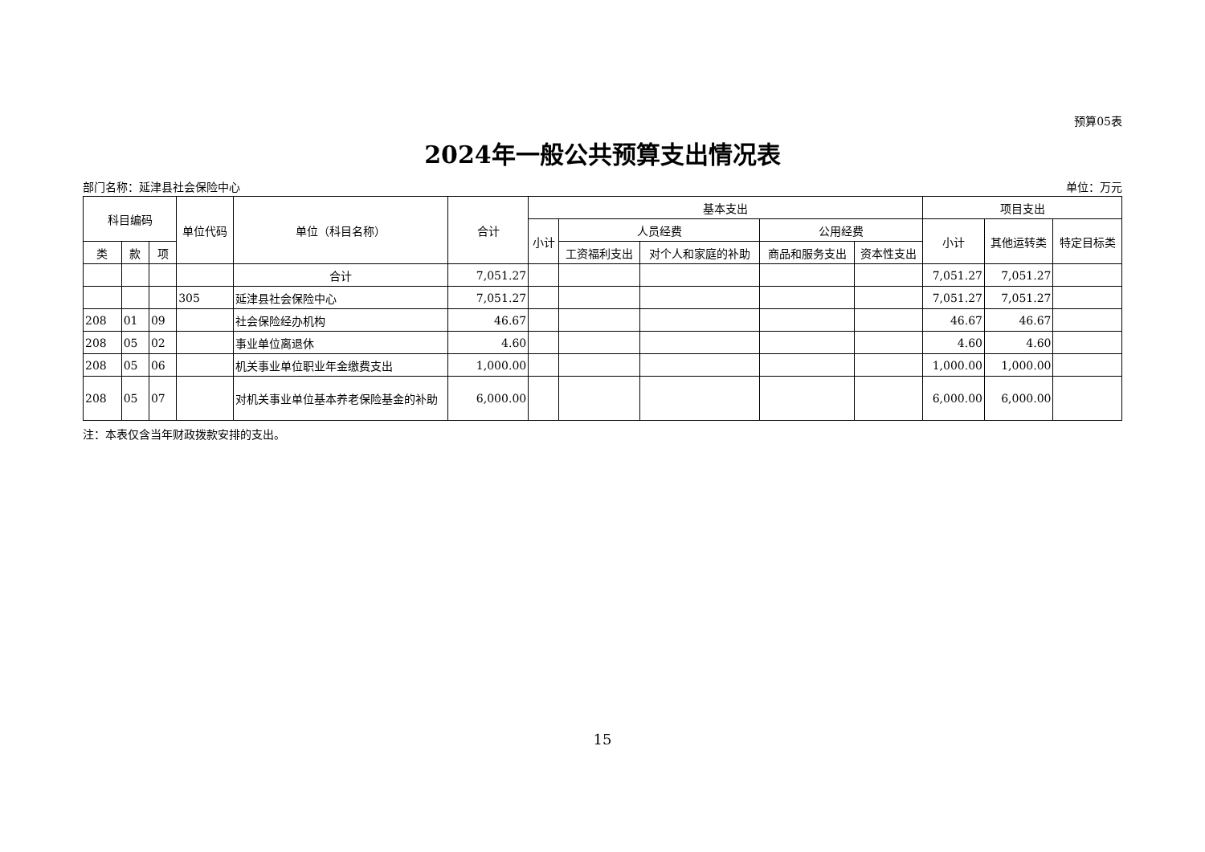预算05表
2024年一般公共预算支出情况表
部门名称：延津县社会保险中心 单位：万元
| 科目编码 | | | 单位代码 | 单位（科目名称） | 合计 | 基本支出 | | | | | 项目支出 | | |
| --- | --- | --- | --- | --- | --- | --- | --- | --- | --- | --- | --- | --- | --- |
| | | | | | | 小计 | 人员经费 | | 公用经费 | | 小计 | 其他运转类 | 特定目标类 |
| 类 | 款 | 项 | | | | | 工资福利支出 | 对个人和家庭的补助 | 商品和服务支出 | 资本性支出 | | | |
| | | | | 合计 | 7,051.27 | | | | | | 7,051.27 | 7,051.27 | |
| | | | 305 | 延津县社会保险中心 | 7,051.27 | | | | | | 7,051.27 | 7,051.27 | |
| 208 | 01 | 09 | | 社会保险经办机构 | 46.67 | | | | | | 46.67 | 46.67 | |
| 208 | 05 | 02 | | 事业单位离退休 | 4.60 | | | | | | 4.60 | 4.60 | |
| 208 | 05 | 06 | | 机关事业单位职业年金缴费支出 | 1,000.00 | | | | | | 1,000.00 | 1,000.00 | |
| 208 | 05 | 07 | | 对机关事业单位基本养老保险基金的补助 | 6,000.00 | | | | | | 6,000.00 | 6,000.00 | |
注：本表仅含当年财政拨款安排的支出。
15